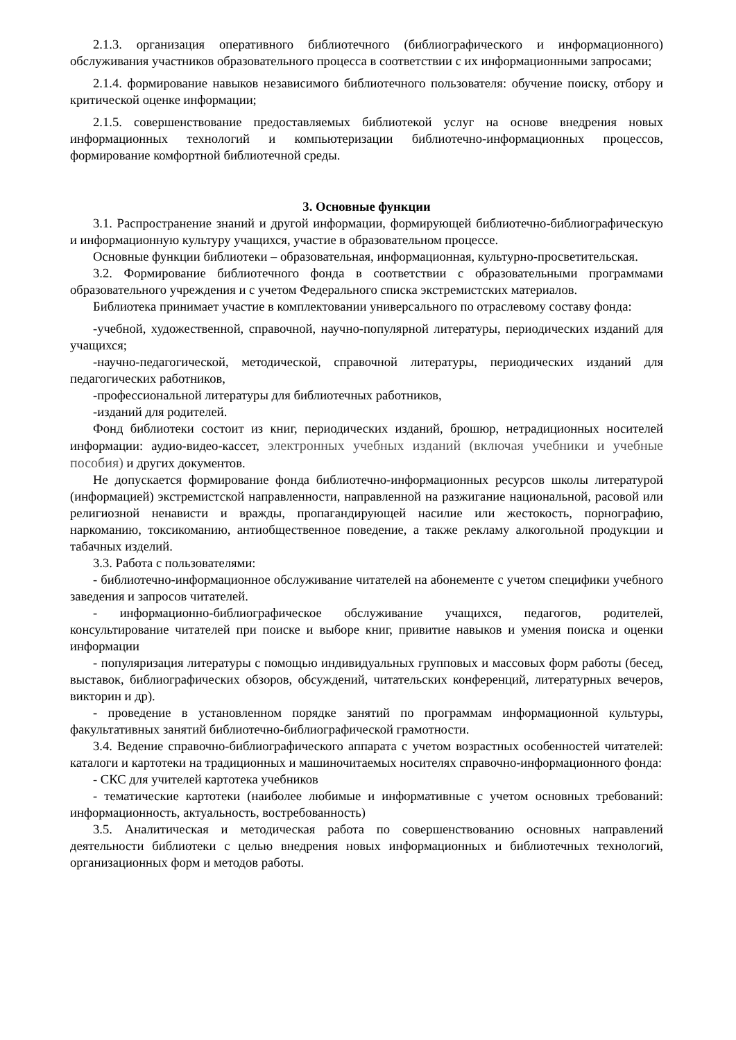2.1.3. организация оперативного библиотечного (библиографического и информационного) обслуживания участников образовательного процесса в соответствии с их информационными запросами;
2.1.4. формирование навыков независимого библиотечного пользователя: обучение поиску, отбору и критической оценке информации;
2.1.5. совершенствование предоставляемых библиотекой услуг на основе внедрения новых информационных технологий и компьютеризации библиотечно-информационных процессов, формирование комфортной библиотечной среды.
3. Основные функции
3.1. Распространение знаний и другой информации, формирующей библиотечно-библиографическую и информационную культуру учащихся, участие в образовательном процессе.
Основные функции библиотеки – образовательная, информационная, культурно-просветительская.
3.2. Формирование библиотечного фонда в соответствии с образовательными программами образовательного учреждения и с учетом Федерального списка экстремистских материалов.
Библиотека принимает участие в комплектовании универсального по отраслевому составу фонда:
-учебной, художественной, справочной, научно-популярной литературы, периодических изданий для учащихся;
-научно-педагогической, методической, справочной литературы, периодических изданий для педагогических работников,
-профессиональной литературы для библиотечных работников,
-изданий для родителей.
Фонд библиотеки состоит из книг, периодических изданий, брошюр, нетрадиционных носителей информации: аудио-видео-кассет, электронных учебных изданий (включая учебники и учебные пособия) и других документов.
Не допускается формирование фонда библиотечно-информационных ресурсов школы литературой (информацией) экстремистской направленности, направленной на разжигание национальной, расовой или религиозной ненависти и вражды, пропагандирующей насилие или жестокость, порнографию, наркоманию, токсикоманию, антиобщественное поведение, а также рекламу алкогольной продукции и табачных изделий.
3.3. Работа с пользователями:
- библиотечно-информационное обслуживание читателей на абонементе с учетом специфики учебного заведения и запросов читателей.
- информационно-библиографическое обслуживание учащихся, педагогов, родителей, консультирование читателей при поиске и выборе книг, привитие навыков и умения поиска и оценки информации
- популяризация литературы с помощью индивидуальных групповых и массовых форм работы (бесед, выставок, библиографических обзоров, обсуждений, читательских конференций, литературных вечеров, викторин и др).
- проведение в установленном порядке занятий по программам информационной культуры, факультативных занятий библиотечно-библиографической грамотности.
3.4. Ведение справочно-библиографического аппарата с учетом возрастных особенностей читателей: каталоги и картотеки на традиционных и машиночитаемых носителях справочно-информационного фонда:
- СКС для учителей картотека учебников
- тематические картотеки (наиболее любимые и информативные с учетом основных требований: информационность, актуальность, востребованность)
3.5. Аналитическая и методическая работа по совершенствованию основных направлений деятельности библиотеки с целью внедрения новых информационных и библиотечных технологий, организационных форм и методов работы.